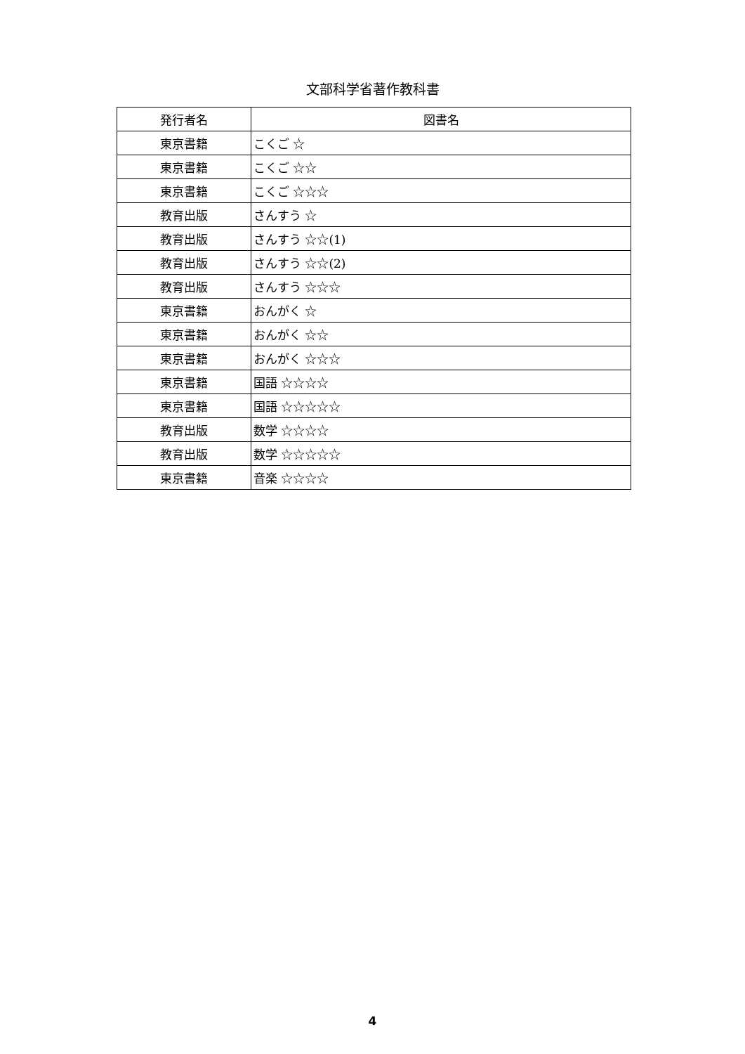文部科学省著作教科書
| 発行者名 | 図書名 |
| --- | --- |
| 東京書籍 | こくご ☆ |
| 東京書籍 | こくご ☆☆ |
| 東京書籍 | こくご ☆☆☆ |
| 教育出版 | さんすう ☆ |
| 教育出版 | さんすう ☆☆(1) |
| 教育出版 | さんすう ☆☆(2) |
| 教育出版 | さんすう ☆☆☆ |
| 東京書籍 | おんがく ☆ |
| 東京書籍 | おんがく ☆☆ |
| 東京書籍 | おんがく ☆☆☆ |
| 東京書籍 | 国語 ☆☆☆☆ |
| 東京書籍 | 国語 ☆☆☆☆☆ |
| 教育出版 | 数学 ☆☆☆☆ |
| 教育出版 | 数学 ☆☆☆☆☆ |
| 東京書籍 | 音楽 ☆☆☆☆ |
4